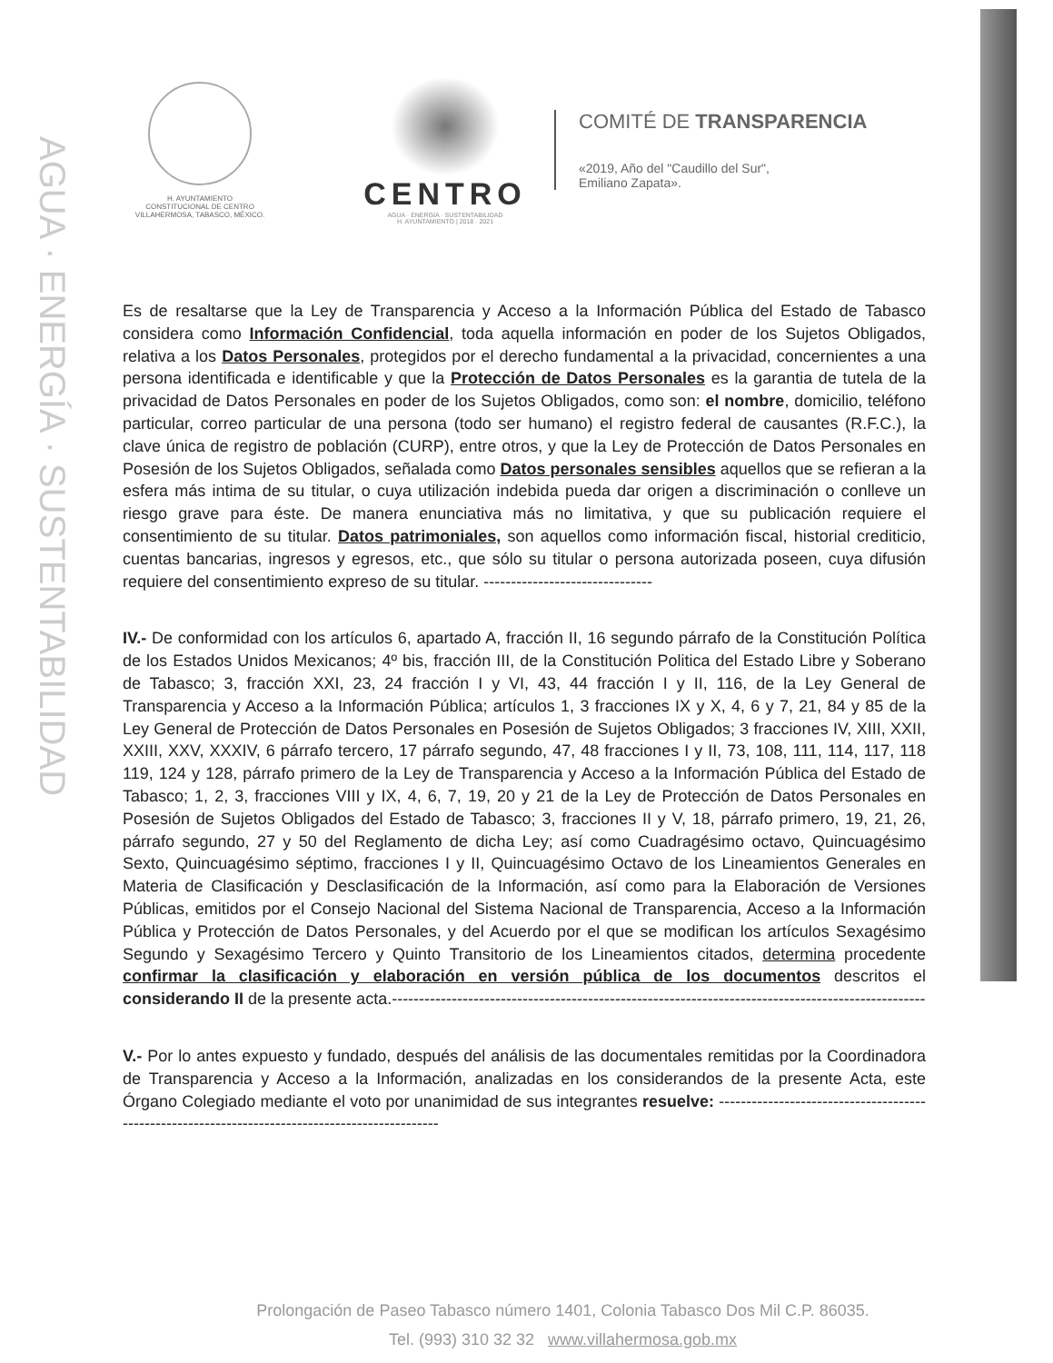AGUA · ENERGÍA · SUSTENTABILIDAD
H. AYUNTAMIENTO
CONSTITUCIONAL DE CENTRO
VILLAHERMOSA, TABASCO, MÉXICO.
CENTRO
AGUA · ENERGÍA · SUSTENTABILIDAD
H. AYUNTAMIENTO | 2018 · 2021
COMITÉ DE TRANSPARENCIA
«2019, Año del "Caudillo del Sur",
Emiliano Zapata».
Es de resaltarse que la Ley de Transparencia y Acceso a la Información Pública del Estado de Tabasco considera como Información Confidencial, toda aquella información en poder de los Sujetos Obligados, relativa a los Datos Personales, protegidos por el derecho fundamental a la privacidad, concernientes a una persona identificada e identificable y que la Protección de Datos Personales es la garantia de tutela de la privacidad de Datos Personales en poder de los Sujetos Obligados, como son: el nombre, domicilio, teléfono particular, correo particular de una persona (todo ser humano) el registro federal de causantes (R.F.C.), la clave única de registro de población (CURP), entre otros, y que la Ley de Protección de Datos Personales en Posesión de los Sujetos Obligados, señalada como Datos personales sensibles aquellos que se refieran a la esfera más intima de su titular, o cuya utilización indebida pueda dar origen a discriminación o conlleve un riesgo grave para éste. De manera enunciativa más no limitativa, y que su publicación requiere el consentimiento de su titular. Datos patrimoniales, son aquellos como información fiscal, historial crediticio, cuentas bancarias, ingresos y egresos, etc., que sólo su titular o persona autorizada poseen, cuya difusión requiere del consentimiento expreso de su titular. -------------------------------
IV.- De conformidad con los artículos 6, apartado A, fracción II, 16 segundo párrafo de la Constitución Política de los Estados Unidos Mexicanos; 4º bis, fracción III, de la Constitución Politica del Estado Libre y Soberano de Tabasco; 3, fracción XXI, 23, 24 fracción I y VI, 43, 44 fracción I y II, 116, de la Ley General de Transparencia y Acceso a la Información Pública; artículos 1, 3 fracciones IX y X, 4, 6 y 7, 21, 84 y 85 de la Ley General de Protección de Datos Personales en Posesión de Sujetos Obligados; 3 fracciones IV, XIII, XXII, XXIII, XXV, XXXIV, 6 párrafo tercero, 17 párrafo segundo, 47, 48 fracciones I y II, 73, 108, 111, 114, 117, 118 119, 124 y 128, párrafo primero de la Ley de Transparencia y Acceso a la Información Pública del Estado de Tabasco; 1, 2, 3, fracciones VIII y IX, 4, 6, 7, 19, 20 y 21 de la Ley de Protección de Datos Personales en Posesión de Sujetos Obligados del Estado de Tabasco; 3, fracciones II y V, 18, párrafo primero, 19, 21, 26, párrafo segundo, 27 y 50 del Reglamento de dicha Ley; así como Cuadragésimo octavo, Quincuagésimo Sexto, Quincuagésimo séptimo, fracciones I y II, Quincuagésimo Octavo de los Lineamientos Generales en Materia de Clasificación y Desclasificación de la Información, así como para la Elaboración de Versiones Públicas, emitidos por el Consejo Nacional del Sistema Nacional de Transparencia, Acceso a la Información Pública y Protección de Datos Personales, y del Acuerdo por el que se modifican los artículos Sexagésimo Segundo y Sexagésimo Tercero y Quinto Transitorio de los Lineamientos citados, determina procedente confirmar la clasificación y elaboración en versión pública de los documentos descritos el considerando II de la presente acta.--------------------------------------------------------------------------------------------------
V.- Por lo antes expuesto y fundado, después del análisis de las documentales remitidas por la Coordinadora de Transparencia y Acceso a la Información, analizadas en los considerandos de la presente Acta, este Órgano Colegiado mediante el voto por unanimidad de sus integrantes resuelve: ------------------------------------------------------------------------------------------------
Prolongación de Paseo Tabasco número 1401, Colonia Tabasco Dos Mil C.P. 86035.
Tel. (993) 310 32 32 www.villahermosa.gob.mx